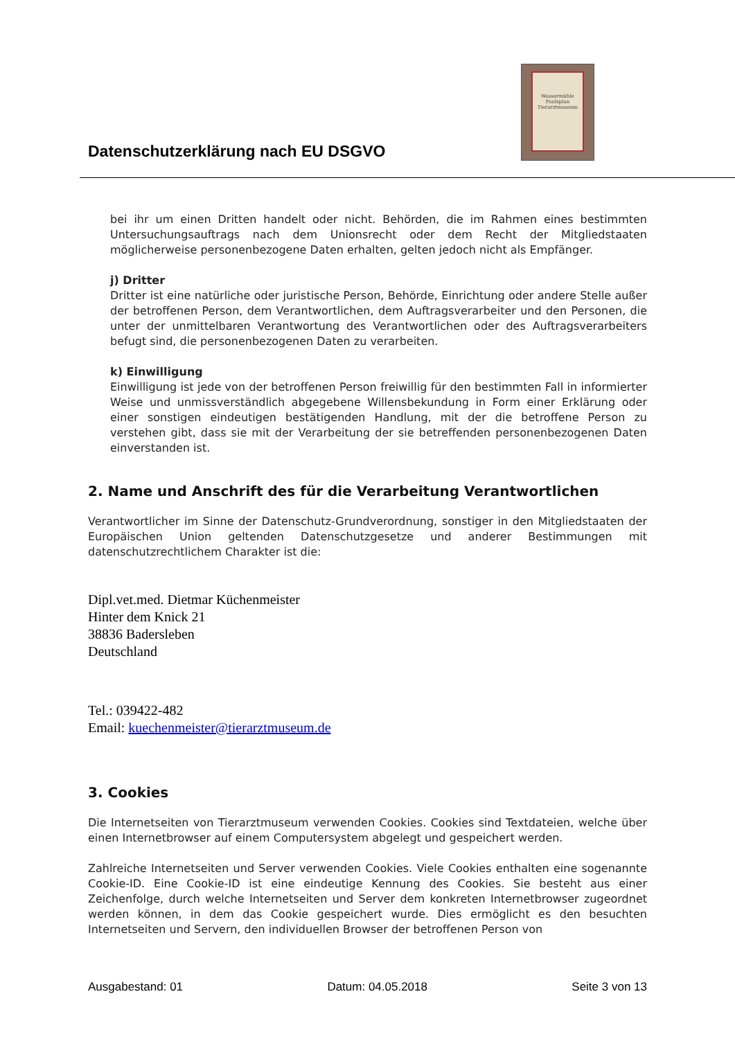Datenschutzerklärung nach EU DSGVO
Wassermühle Paulsplan Tierarztmuseum
bei ihr um einen Dritten handelt oder nicht. Behörden, die im Rahmen eines bestimmten Untersuchungsauftrags nach dem Unionsrecht oder dem Recht der Mitgliedstaaten möglicherweise personenbezogene Daten erhalten, gelten jedoch nicht als Empfänger.
j) Dritter
Dritter ist eine natürliche oder juristische Person, Behörde, Einrichtung oder andere Stelle außer der betroffenen Person, dem Verantwortlichen, dem Auftragsverarbeiter und den Personen, die unter der unmittelbaren Verantwortung des Verantwortlichen oder des Auftragsverarbeiters befugt sind, die personenbezogenen Daten zu verarbeiten.
k) Einwilligung
Einwilligung ist jede von der betroffenen Person freiwillig für den bestimmten Fall in informierter Weise und unmissverständlich abgegebene Willensbekundung in Form einer Erklärung oder einer sonstigen eindeutigen bestätigenden Handlung, mit der die betroffene Person zu verstehen gibt, dass sie mit der Verarbeitung der sie betreffenden personenbezogenen Daten einverstanden ist.
2. Name und Anschrift des für die Verarbeitung Verantwortlichen
Verantwortlicher im Sinne der Datenschutz-Grundverordnung, sonstiger in den Mitgliedstaaten der Europäischen Union geltenden Datenschutzgesetze und anderer Bestimmungen mit datenschutzrechtlichem Charakter ist die:
Dipl.vet.med. Dietmar Küchenmeister
Hinter dem Knick 21
38836 Badersleben
Deutschland
Tel.: 039422-482
Email: kuechenmeister@tierarztmuseum.de
3. Cookies
Die Internetseiten von Tierarztmuseum verwenden Cookies. Cookies sind Textdateien, welche über einen Internetbrowser auf einem Computersystem abgelegt und gespeichert werden.
Zahlreiche Internetseiten und Server verwenden Cookies. Viele Cookies enthalten eine sogenannte Cookie-ID. Eine Cookie-ID ist eine eindeutige Kennung des Cookies. Sie besteht aus einer Zeichenfolge, durch welche Internetseiten und Server dem konkreten Internetbrowser zugeordnet werden können, in dem das Cookie gespeichert wurde. Dies ermöglicht es den besuchten Internetseiten und Servern, den individuellen Browser der betroffenen Person von
Ausgabestand: 01 Datum: 04.05.2018 Seite 3 von 13